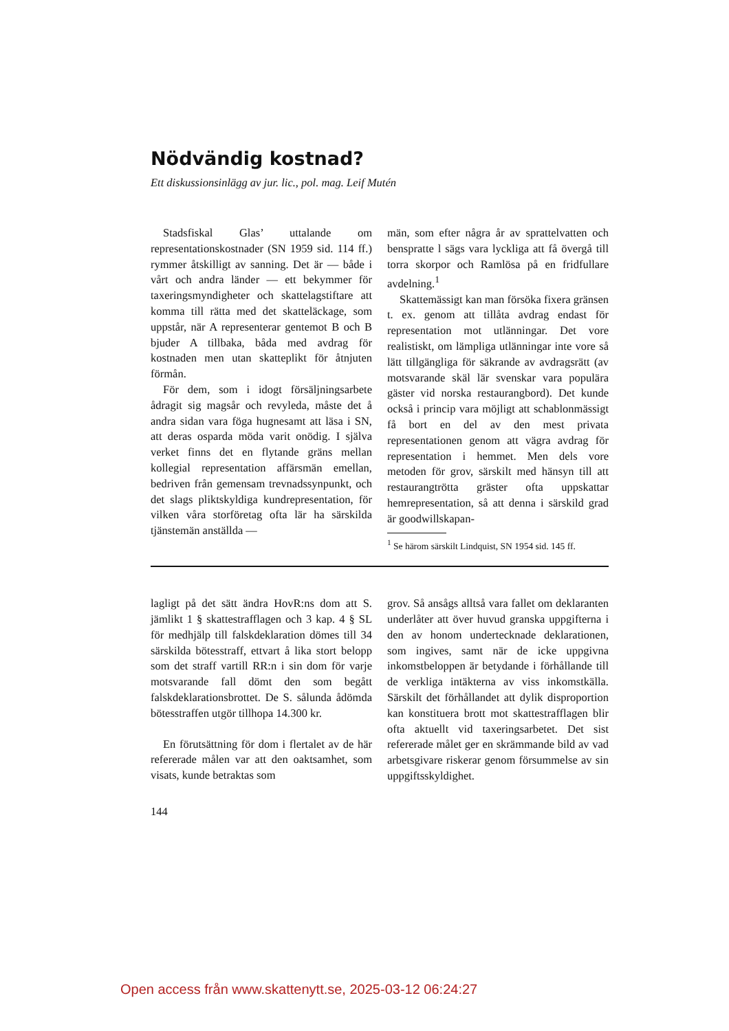Nödvändig kostnad?
Ett diskussionsinlägg av jur. lic., pol. mag. Leif Mutén
Stadsfiskal Glas’ uttalande om representationskostnader (SN 1959 sid. 114 ff.) rymmer åtskilligt av sanning. Det är — både i vårt och andra länder — ett bekymmer för taxeringsmyndigheter och skattelagstiftare att komma till rätta med det skatteläckage, som uppstår, när A representerar gentemot B och B bjuder A tillbaka, båda med avdrag för kostnaden men utan skatteplikt för åtnjuten förmån.
För dem, som i idogt försäljningsarbete ådragit sig magsår och revyleda, måste det å andra sidan vara föga hugnesamt att läsa i SN, att deras osparda möda varit onödig. I själva verket finns det en flytande gräns mellan kollegial representation affärsmän emellan, bedriven från gemensam trevnadssynpunkt, och det slags pliktskyldiga kundrepresentation, för vilken våra storföretag ofta lär ha särskilda tjänstemän anställda —
män, som efter några år av sprattelvatten och benspratte l sägs vara lyckliga att få övergå till torra skorpor och Ramlösa på en fridfullare avdelning.<sup>1</sup>
Skattemässigt kan man försöka fixera gränsen t. ex. genom att tillåta avdrag endast för representation mot utlänningar. Det vore realistiskt, om lämpliga utlänningar inte vore så lätt tillgängliga för säkrande av avdragsrätt (av motsvarande skäl lär svenskar vara populära gäster vid norska restaurangbord). Det kunde också i princip vara möjligt att schablonmässigt få bort en del av den mest privata representationen genom att vägra avdrag för representation i hemmet. Men dels vore metoden för grov, särskilt med hänsyn till att restaurangtrötta gräster ofta uppskattar hemrepresentation, så att denna i särskild grad är goodwillskapan-
<sup>1</sup> Se härom särskilt Lindquist, SN 1954 sid. 145 ff.
lagligt på det sätt ändra HovR:ns dom att S. jämlikt 1 § skattestrafflagen och 3 kap. 4 § SL för medhjälp till falskdeklaration dömes till 34 särskilda bötesstraff, ettvart å lika stort belopp som det straff vartill RR:n i sin dom för varje motsvarande fall dömt den som begått falskdeklarationsbrottet. De S. sålunda ådömda bötesstraffen utgör tillhopa 14.300 kr.
En förutsättning för dom i flertalet av de här refererade målen var att den oaktsamhet, som visats, kunde betraktas som
grov. Så ansågs alltså vara fallet om deklaranten underlåter att över huvud granska uppgifterna i den av honom undertecknade deklarationen, som ingives, samt när de icke uppgivna inkomstbeloppen är betydande i förhållande till de verkliga intäkterna av viss inkomstkälla. Särskilt det förhållandet att dylik disproportion kan konstituera brott mot skattestrafflagen blir ofta aktuellt vid taxeringsarbetet. Det sist refererade målet ger en skrämmande bild av vad arbetsgivare riskerar genom försummelse av sin uppgiftsskyldighet.
144
Open access från www.skattenytt.se, 2025-03-12 06:24:27